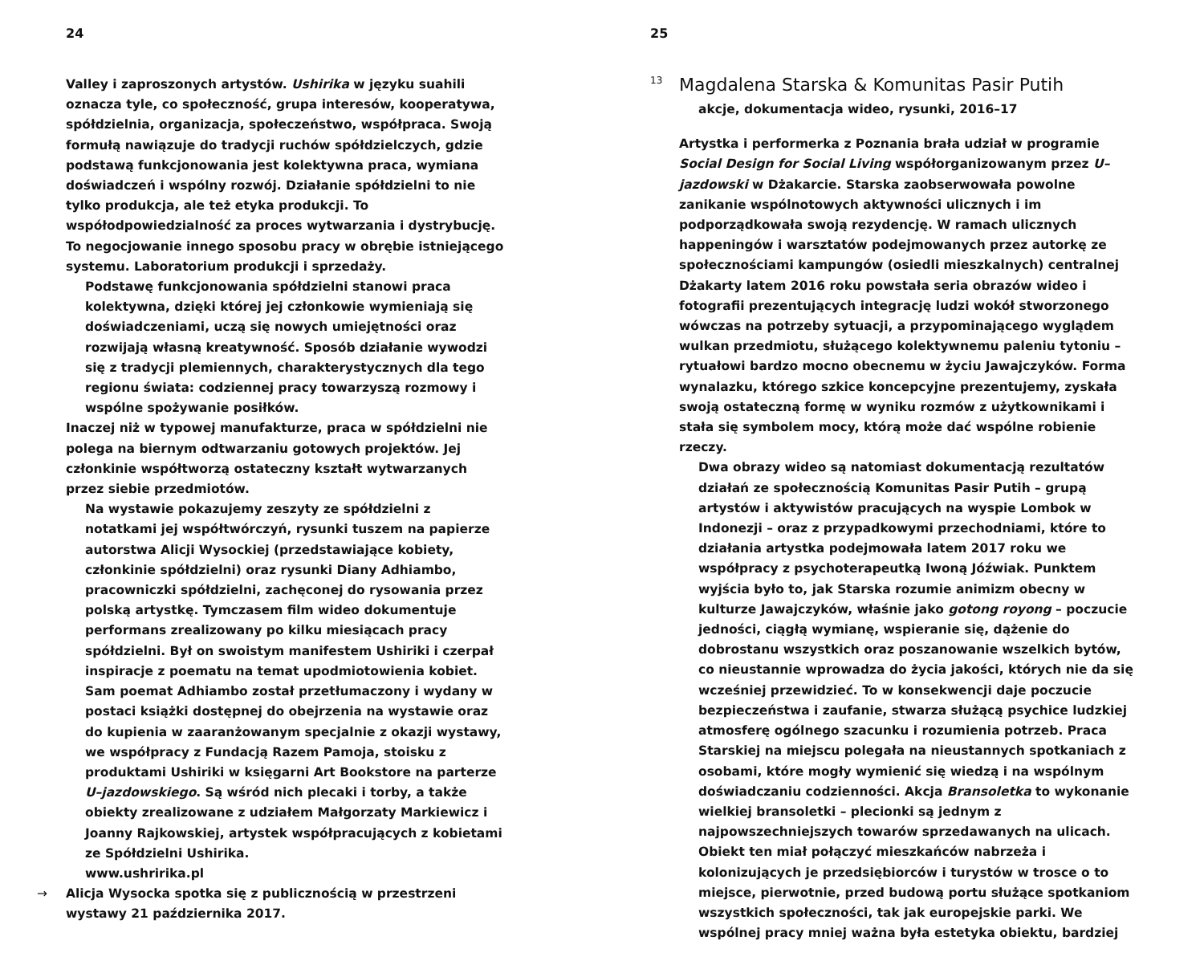24
Valley i zaproszonych artystów. Ushirika w języku suahili oznacza tyle, co społeczność, grupa interesów, kooperatywa, spółdzielnia, organizacja, społeczeństwo, współpraca. Swoją formułą nawiązuje do tradycji ruchów spółdzielczych, gdzie podstawą funkcjonowania jest kolektywna praca, wymiana doświadczeń i wspólny rozwój. Działanie spółdzielni to nie tylko produkcja, ale też etyka produkcji. To współodpowiedzialność za proces wytwarzania i dystrybucję. To negocjowanie innego sposobu pracy w obrębie istniejącego systemu. Laboratorium produkcji i sprzedaży.
Podstawę funkcjonowania spółdzielni stanowi praca kolektywna, dzięki której jej członkowie wymieniają się doświadczeniami, uczą się nowych umiejętności oraz rozwijają własną kreatywność. Sposób działanie wywodzi się z tradycji plemiennych, charakterystycznych dla tego regionu świata: codziennej pracy towarzyszą rozmowy i wspólne spożywanie posiłków.
Inaczej niż w typowej manufakturze, praca w spółdzielni nie polega na biernym odtwarzaniu gotowych projektów. Jej członkinie współtworzą ostateczny kształt wytwarzanych przez siebie przedmiotów.
Na wystawie pokazujemy zeszyty ze spółdzielni z notatkami jej współtwórczyń, rysunki tuszem na papierze autorstwa Alicji Wysockiej (przedstawiające kobiety, członkinie spółdzielni) oraz rysunki Diany Adhiambo, pracowniczki spółdzielni, zachęconej do rysowania przez polską artystkę. Tymczasem film wideo dokumentuje performans zrealizowany po kilku miesiącach pracy spółdzielni. Był on swoistym manifestem Ushiriki i czerpał inspiracje z poematu na temat upodmiotowienia kobiet. Sam poemat Adhiambo został przetłumaczony i wydany w postaci książki dostępnej do obejrzenia na wystawie oraz do kupienia w zaaranżowanym specjalnie z okazji wystawy, we współpracy z Fundacją Razem Pamoja, stoisku z produktami Ushiriki w księgarni Art Bookstore na parterze U–jazdowskiego. Są wśród nich plecaki i torby, a także obiekty zrealizowane z udziałem Małgorzaty Markiewicz i Joanny Rajkowskiej, artystek współpracujących z kobietami ze Spółdzielni Ushirika.
www.ushririka.pl
→ Alicja Wysocka spotka się z publicznością w przestrzeni wystawy 21 października 2017.
25
<sup>13</sup> Magdalena Starska & Komunitas Pasir Putih
akcje, dokumentacja wideo, rysunki, 2016–17
Artystka i performerka z Poznania brała udział w programie Social Design for Social Living współorganizowanym przez U–jazdowski w Dżakarcie. Starska zaobserwowała powolne zanikanie wspólnotowych aktywności ulicznych i im podporządkowała swoją rezydencję. W ramach ulicznych happeningów i warsztatów podejmowanych przez autorkę ze społecznościami kampungów (osiedli mieszkalnych) centralnej Dżakarty latem 2016 roku powstała seria obrazów wideo i fotografii prezentujących integrację ludzi wokół stworzonego wówczas na potrzeby sytuacji, a przypominającego wyglądem wulkan przedmiotu, służącego kolektywnemu paleniu tytoniu – rytuałowi bardzo mocno obecnemu w życiu Jawajczyków. Forma wynalazku, którego szkice koncepcyjne prezentujemy, zyskała swoją ostateczną formę w wyniku rozmów z użytkownikami i stała się symbolem mocy, którą może dać wspólne robienie rzeczy.
Dwa obrazy wideo są natomiast dokumentacją rezultatów działań ze społecznością Komunitas Pasir Putih – grupą artystów i aktywistów pracujących na wyspie Lombok w Indonezji – oraz z przypadkowymi przechodniami, które to działania artystka podejmowała latem 2017 roku we współpracy z psychoterapeutką Iwoną Jóźwiak. Punktem wyjścia było to, jak Starska rozumie animizm obecny w kulturze Jawajczyków, właśnie jako gotong royong – poczucie jedności, ciągłą wymianę, wspieranie się, dążenie do dobrostanu wszystkich oraz poszanowanie wszelkich bytów, co nieustannie wprowadza do życia jakości, których nie da się wcześniej przewidzieć. To w konsekwencji daje poczucie bezpieczeństwa i zaufanie, stwarza służącą psychice ludzkiej atmosferę ogólnego szacunku i rozumienia potrzeb. Praca Starskiej na miejscu polegała na nieustannych spotkaniach z osobami, które mogły wymienić się wiedzą i na wspólnym doświadczaniu codzienności. Akcja Bransoletka to wykonanie wielkiej bransoletki – plecionki są jednym z najpowszechniejszych towarów sprzedawanych na ulicach. Obiekt ten miał połączyć mieszkańców nabrzeża i kolonizujących je przedsiębiorców i turystów w trosce o to miejsce, pierwotnie, przed budową portu służące spotkaniom wszystkich społeczności, tak jak europejskie parki. We wspólnej pracy mniej ważna była estetyka obiektu, bardziej